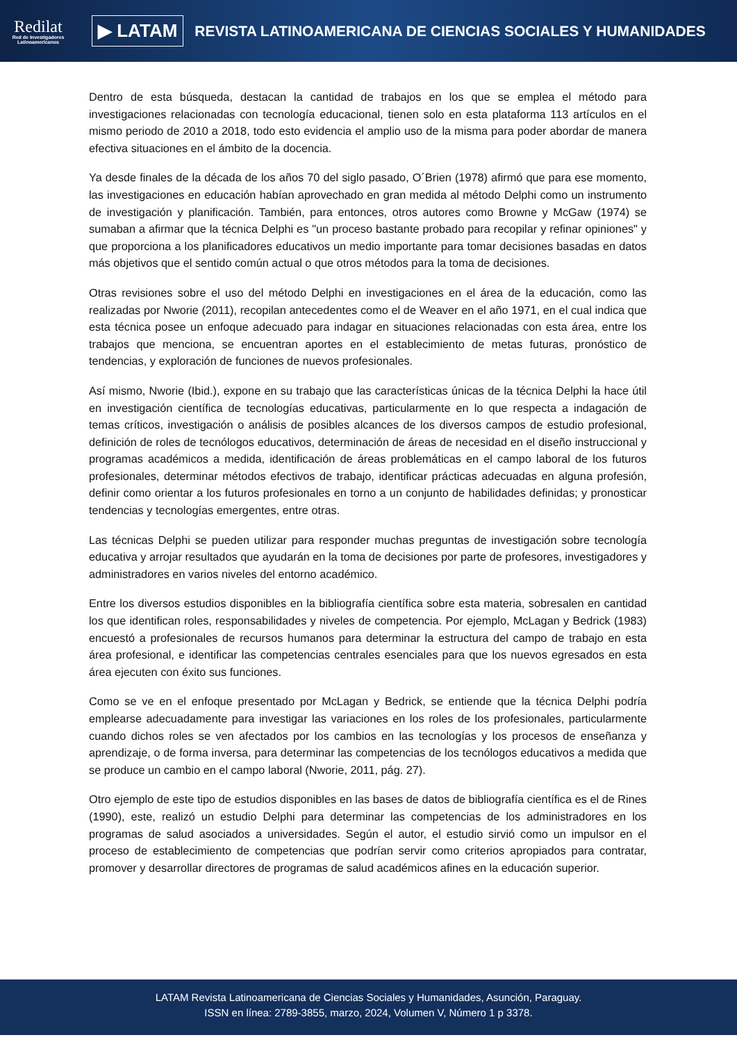Redilat
Red de Investigadores Latinoamericanos
▶ LATAM
REVISTA LATINOAMERICANA DE CIENCIAS SOCIALES Y HUMANIDADES
Dentro de esta búsqueda, destacan la cantidad de trabajos en los que se emplea el método para investigaciones relacionadas con tecnología educacional, tienen solo en esta plataforma 113 artículos en el mismo periodo de 2010 a 2018, todo esto evidencia el amplio uso de la misma para poder abordar de manera efectiva situaciones en el ámbito de la docencia.
Ya desde finales de la década de los años 70 del siglo pasado, O´Brien (1978) afirmó que para ese momento, las investigaciones en educación habían aprovechado en gran medida al método Delphi como un instrumento de investigación y planificación. También, para entonces, otros autores como Browne y McGaw (1974) se sumaban a afirmar que la técnica Delphi es "un proceso bastante probado para recopilar y refinar opiniones" y que proporciona a los planificadores educativos un medio importante para tomar decisiones basadas en datos más objetivos que el sentido común actual o que otros métodos para la toma de decisiones.
Otras revisiones sobre el uso del método Delphi en investigaciones en el área de la educación, como las realizadas por Nworie (2011), recopilan antecedentes como el de Weaver en el año 1971, en el cual indica que esta técnica posee un enfoque adecuado para indagar en situaciones relacionadas con esta área, entre los trabajos que menciona, se encuentran aportes en el establecimiento de metas futuras, pronóstico de tendencias, y exploración de funciones de nuevos profesionales.
Así mismo, Nworie (Ibid.), expone en su trabajo que las características únicas de la técnica Delphi la hace útil en investigación científica de tecnologías educativas, particularmente en lo que respecta a indagación de temas críticos, investigación o análisis de posibles alcances de los diversos campos de estudio profesional, definición de roles de tecnólogos educativos, determinación de áreas de necesidad en el diseño instruccional y programas académicos a medida, identificación de áreas problemáticas en el campo laboral de los futuros profesionales, determinar métodos efectivos de trabajo, identificar prácticas adecuadas en alguna profesión, definir como orientar a los futuros profesionales en torno a un conjunto de habilidades definidas; y pronosticar tendencias y tecnologías emergentes, entre otras.
Las técnicas Delphi se pueden utilizar para responder muchas preguntas de investigación sobre tecnología educativa y arrojar resultados que ayudarán en la toma de decisiones por parte de profesores, investigadores y administradores en varios niveles del entorno académico.
Entre los diversos estudios disponibles en la bibliografía científica sobre esta materia, sobresalen en cantidad los que identifican roles, responsabilidades y niveles de competencia. Por ejemplo, McLagan y Bedrick (1983) encuestó a profesionales de recursos humanos para determinar la estructura del campo de trabajo en esta área profesional, e identificar las competencias centrales esenciales para que los nuevos egresados en esta área ejecuten con éxito sus funciones.
Como se ve en el enfoque presentado por McLagan y Bedrick, se entiende que la técnica Delphi podría emplearse adecuadamente para investigar las variaciones en los roles de los profesionales, particularmente cuando dichos roles se ven afectados por los cambios en las tecnologías y los procesos de enseñanza y aprendizaje, o de forma inversa, para determinar las competencias de los tecnólogos educativos a medida que se produce un cambio en el campo laboral (Nworie, 2011, pág. 27).
Otro ejemplo de este tipo de estudios disponibles en las bases de datos de bibliografía científica es el de Rines (1990), este, realizó un estudio Delphi para determinar las competencias de los administradores en los programas de salud asociados a universidades. Según el autor, el estudio sirvió como un impulsor en el proceso de establecimiento de competencias que podrían servir como criterios apropiados para contratar, promover y desarrollar directores de programas de salud académicos afines en la educación superior.
LATAM Revista Latinoamericana de Ciencias Sociales y Humanidades, Asunción, Paraguay.
ISSN en línea: 2789-3855, marzo, 2024, Volumen V, Número 1 p 3378.